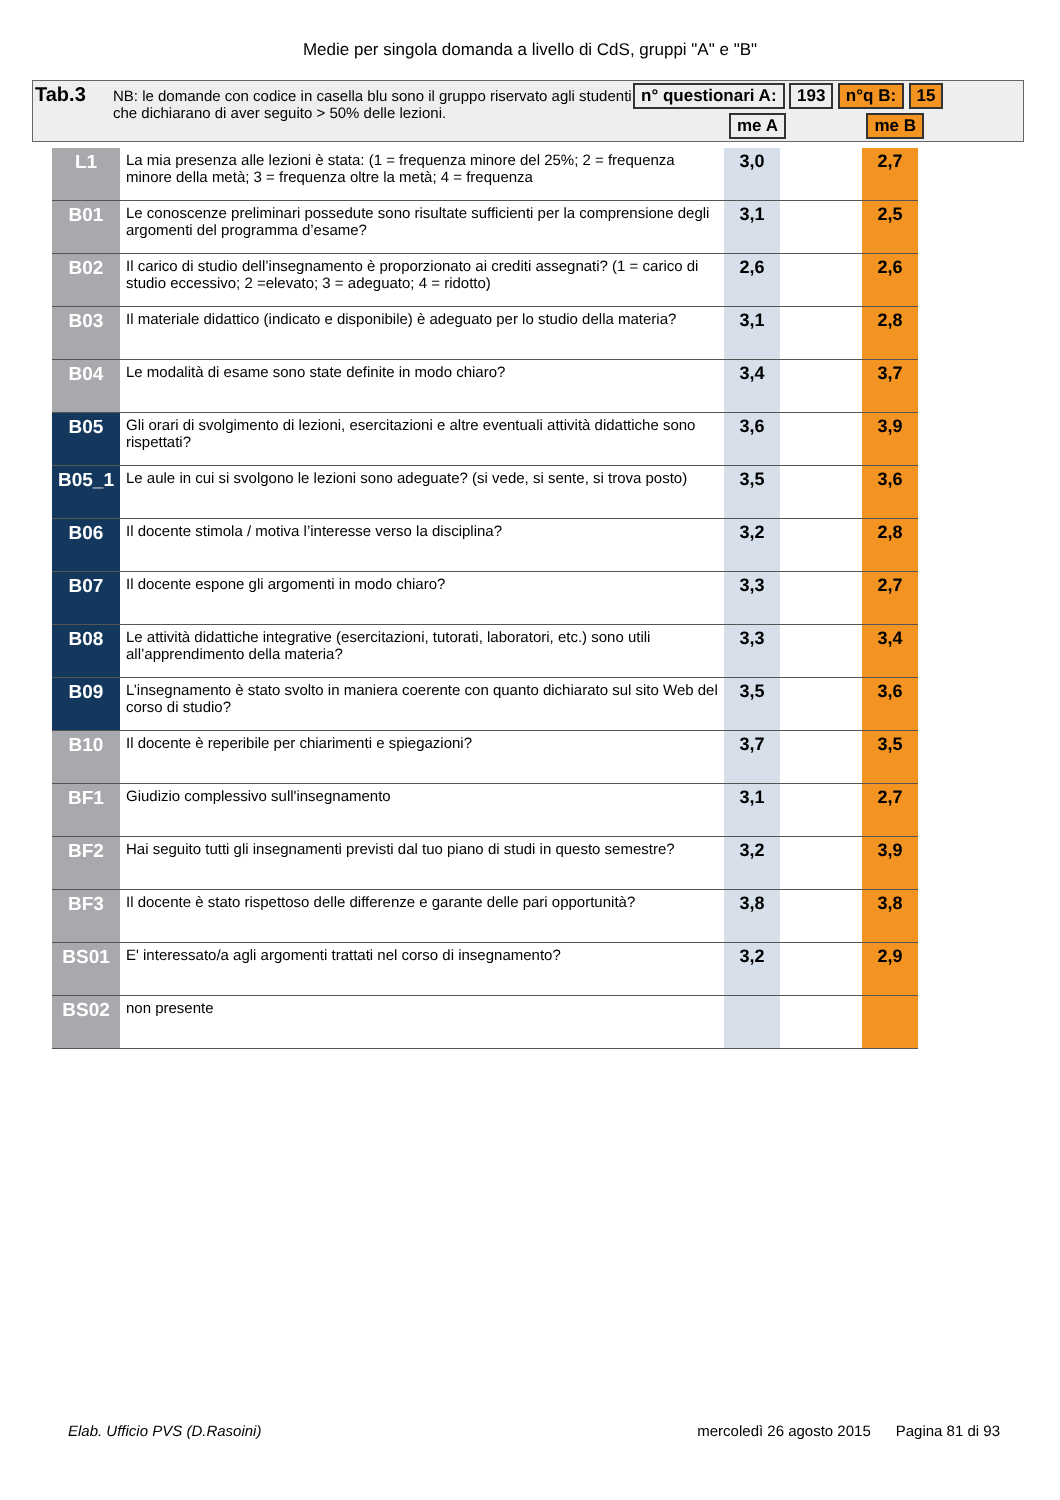Medie per singola domanda a livello di CdS, gruppi "A" e "B"
Tab.3
NB: le domande con codice in casella blu sono il gruppo riservato agli studenti che dichiarano di aver seguito > 50% delle lezioni.
n° questionari A: 193 n°q B: 15
me A me B
| L1 | La mia presenza alle lezioni è stata: (1 = frequenza minore del 25%; 2 = frequenza minore della metà; 3 = frequenza oltre la metà; 4 = frequenza | 3,0 | | 2,7 |
| B01 | Le conoscenze preliminari possedute sono risultate sufficienti per la comprensione degli argomenti del programma d’esame? | 3,1 | | 2,5 |
| B02 | Il carico di studio dell’insegnamento è proporzionato ai crediti assegnati? (1 = carico di studio eccessivo; 2 =elevato; 3 = adeguato; 4 = ridotto) | 2,6 | | 2,6 |
| B03 | Il materiale didattico (indicato e disponibile) è adeguato per lo studio della materia? | 3,1 | | 2,8 |
| B04 | Le modalità di esame sono state definite in modo chiaro? | 3,4 | | 3,7 |
| B05 | Gli orari di svolgimento di lezioni, esercitazioni e altre eventuali attività didattiche sono rispettati? | 3,6 | | 3,9 |
| B05_1 | Le aule in cui si svolgono le lezioni sono adeguate? (si vede, si sente, si trova posto) | 3,5 | | 3,6 |
| B06 | Il docente stimola / motiva l’interesse verso la disciplina? | 3,2 | | 2,8 |
| B07 | Il docente espone gli argomenti in modo chiaro? | 3,3 | | 2,7 |
| B08 | Le attività didattiche integrative (esercitazioni, tutorati, laboratori, etc.) sono utili all’apprendimento della materia? | 3,3 | | 3,4 |
| B09 | L’insegnamento è stato svolto in maniera coerente con quanto dichiarato sul sito Web del corso di studio? | 3,5 | | 3,6 |
| B10 | Il docente è reperibile per chiarimenti e spiegazioni? | 3,7 | | 3,5 |
| BF1 | Giudizio complessivo sull'insegnamento | 3,1 | | 2,7 |
| BF2 | Hai seguito tutti gli insegnamenti previsti dal tuo piano di studi in questo semestre? | 3,2 | | 3,9 |
| BF3 | Il docente è stato rispettoso delle differenze e garante delle pari opportunità? | 3,8 | | 3,8 |
| BS01 | E' interessato/a agli argomenti trattati nel corso di insegnamento? | 3,2 | | 2,9 |
| BS02 | non presente | | | |
Elab. Ufficio PVS (D.Rasoini) mercoledì 26 agosto 2015 Pagina 81 di 93